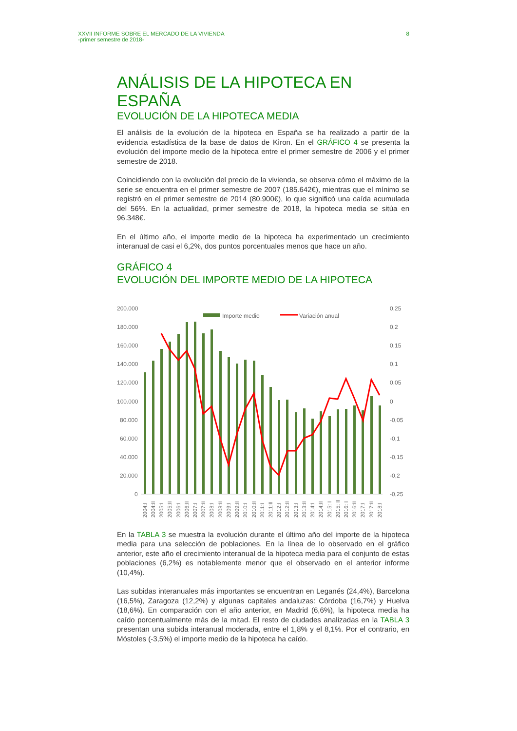XXVII INFORME SOBRE EL MERCADO DE LA VIVIENDA
-primer semestre de 2018-
8
ANÁLISIS DE LA HIPOTECA EN ESPAÑA
EVOLUCIÓN DE LA HIPOTECA MEDIA
El análisis de la evolución de la hipoteca en España se ha realizado a partir de la evidencia estadística de la base de datos de Kìron. En el GRÁFICO 4 se presenta la evolución del importe medio de la hipoteca entre el primer semestre de 2006 y el primer semestre de 2018.
Coincidiendo con la evolución del precio de la vivienda, se observa cómo el máximo de la serie se encuentra en el primer semestre de 2007 (185.642€), mientras que el mínimo se registró en el primer semestre de 2014 (80.900€), lo que significó una caída acumulada del 56%. En la actualidad, primer semestre de 2018, la hipoteca media se sitúa en 96.348€.
En el último año, el importe medio de la hipoteca ha experimentado un crecimiento interanual de casi el 6,2%, dos puntos porcentuales menos que hace un año.
GRÁFICO 4
EVOLUCIÓN DEL IMPORTE MEDIO DE LA HIPOTECA
200.000
180.000
160.000
140.000
120.000
100.000
80.000
60.000
40.000
20.000
0
0,25
0,2
0,15
0,1
0,05
0
-0,05
-0,1
-0,15
-0,2
-0,25
Importe medio
Variación anual
2004:I
2004:II
2005:I
2005:II
2006:I
2006:II
2007:I
2007:II
2008:I
2008:II
2009:I
2009:II
2010:I
2010:II
2011:I
2011:II
2012:I
2012:II
2013:I
2013:II
2014:I
2014:II
2015: I
2015: II
2016: I
2016:II
2017:I
2017:II
2018:I
En la TABLA 3 se muestra la evolución durante el último año del importe de la hipoteca media para una selección de poblaciones. En la línea de lo observado en el gráfico anterior, este año el crecimiento interanual de la hipoteca media para el conjunto de estas poblaciones (6,2%) es notablemente menor que el observado en el anterior informe (10,4%).
Las subidas interanuales más importantes se encuentran en Leganés (24,4%), Barcelona (16,5%), Zaragoza (12,2%) y algunas capitales andaluzas: Córdoba (16,7%) y Huelva (18,6%). En comparación con el año anterior, en Madrid (6,6%), la hipoteca media ha caído porcentualmente más de la mitad. El resto de ciudades analizadas en la TABLA 3 presentan una subida interanual moderada, entre el 1,8% y el 8,1%. Por el contrario, en Móstoles (-3,5%) el importe medio de la hipoteca ha caído.